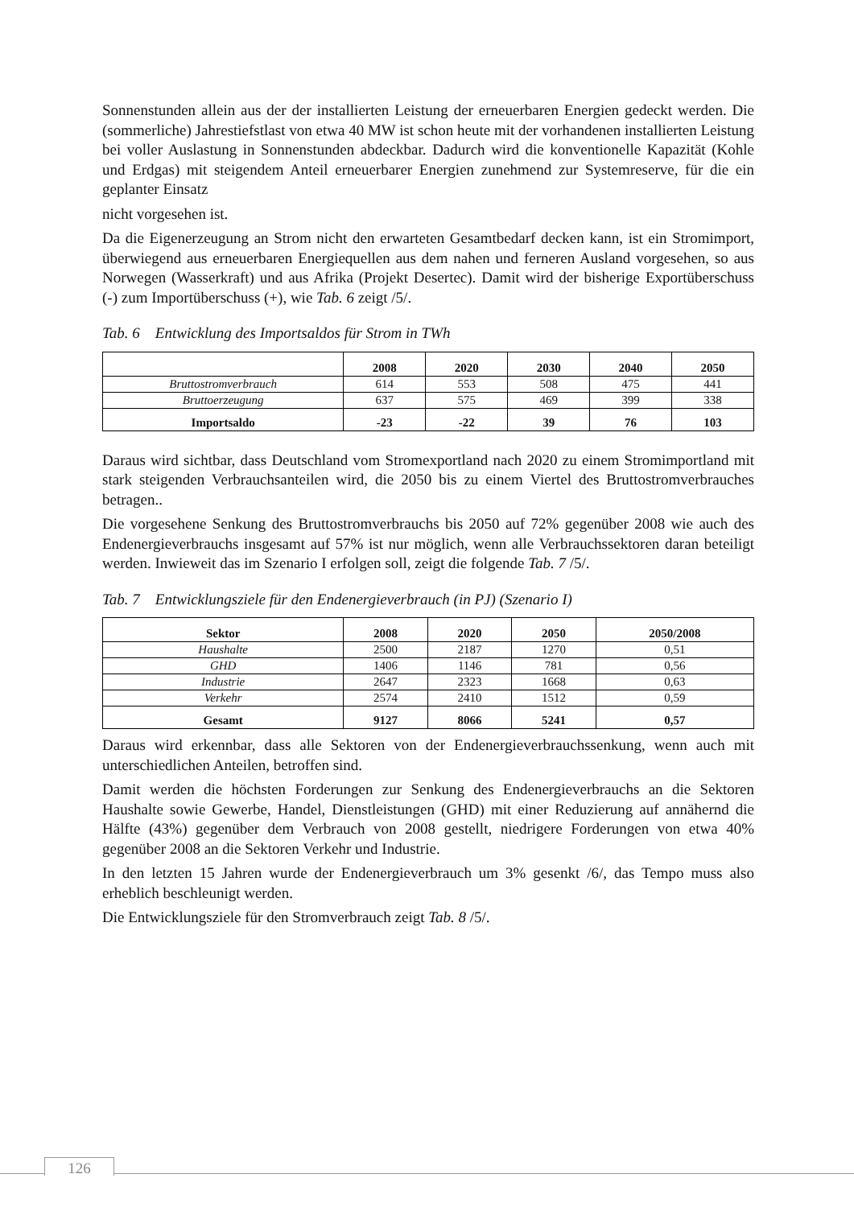Sonnenstunden allein aus der der installierten Leistung der erneuerbaren Energien gedeckt werden. Die (sommerliche) Jahrestiefstlast von etwa 40 MW ist schon heute mit der vorhandenen installierten Leistung bei voller Auslastung in Sonnenstunden abdeckbar. Dadurch wird die konventionelle Kapazität (Kohle und Erdgas) mit steigendem Anteil erneuerbarer Energien zunehmend zur Systemreserve, für die ein geplanter Einsatz
nicht vorgesehen ist.
Da die Eigenerzeugung an Strom nicht den erwarteten Gesamtbedarf decken kann, ist ein Stromimport, überwiegend aus erneuerbaren Energiequellen aus dem nahen und ferneren Ausland vorgesehen, so aus Norwegen (Wasserkraft) und aus Afrika (Projekt Desertec). Damit wird der bisherige Exportüberschuss (-) zum Importüberschuss (+), wie Tab. 6 zeigt /5/.
Tab. 6 Entwicklung des Importsaldos für Strom in TWh
| | 2008 | 2020 | 2030 | 2040 | 2050 |
| --- | --- | --- | --- | --- | --- |
| Bruttostromverbrauch | 614 | 553 | 508 | 475 | 441 |
| Bruttoerzeugung | 637 | 575 | 469 | 399 | 338 |
| Importsaldo | -23 | -22 | 39 | 76 | 103 |
Daraus wird sichtbar, dass Deutschland vom Stromexportland nach 2020 zu einem Stromimportland mit stark steigenden Verbrauchsanteilen wird, die 2050 bis zu einem Viertel des Bruttostromverbrauches betragen..
Die vorgesehene Senkung des Bruttostromverbrauchs bis 2050 auf 72% gegenüber 2008 wie auch des Endenergieverbrauchs insgesamt auf 57% ist nur möglich, wenn alle Verbrauchssektoren daran beteiligt werden. Inwieweit das im Szenario I erfolgen soll, zeigt die folgende Tab. 7 /5/.
Tab. 7 Entwicklungsziele für den Endenergieverbrauch (in PJ) (Szenario I)
| Sektor | 2008 | 2020 | 2050 | 2050/2008 |
| --- | --- | --- | --- | --- |
| Haushalte | 2500 | 2187 | 1270 | 0,51 |
| GHD | 1406 | 1146 | 781 | 0,56 |
| Industrie | 2647 | 2323 | 1668 | 0,63 |
| Verkehr | 2574 | 2410 | 1512 | 0,59 |
| Gesamt | 9127 | 8066 | 5241 | 0,57 |
Daraus wird erkennbar, dass alle Sektoren von der Endenergieverbrauchssenkung, wenn auch mit unterschiedlichen Anteilen, betroffen sind.
Damit werden die höchsten Forderungen zur Senkung des Endenergieverbrauchs an die Sektoren Haushalte sowie Gewerbe, Handel, Dienstleistungen (GHD) mit einer Reduzierung auf annähernd die Hälfte (43%) gegenüber dem Verbrauch von 2008 gestellt, niedrigere Forderungen von etwa 40% gegenüber 2008 an die Sektoren Verkehr und Industrie.
In den letzten 15 Jahren wurde der Endenergieverbrauch um 3% gesenkt /6/, das Tempo muss also erheblich beschleunigt werden.
Die Entwicklungsziele für den Stromverbrauch zeigt Tab. 8 /5/.
126